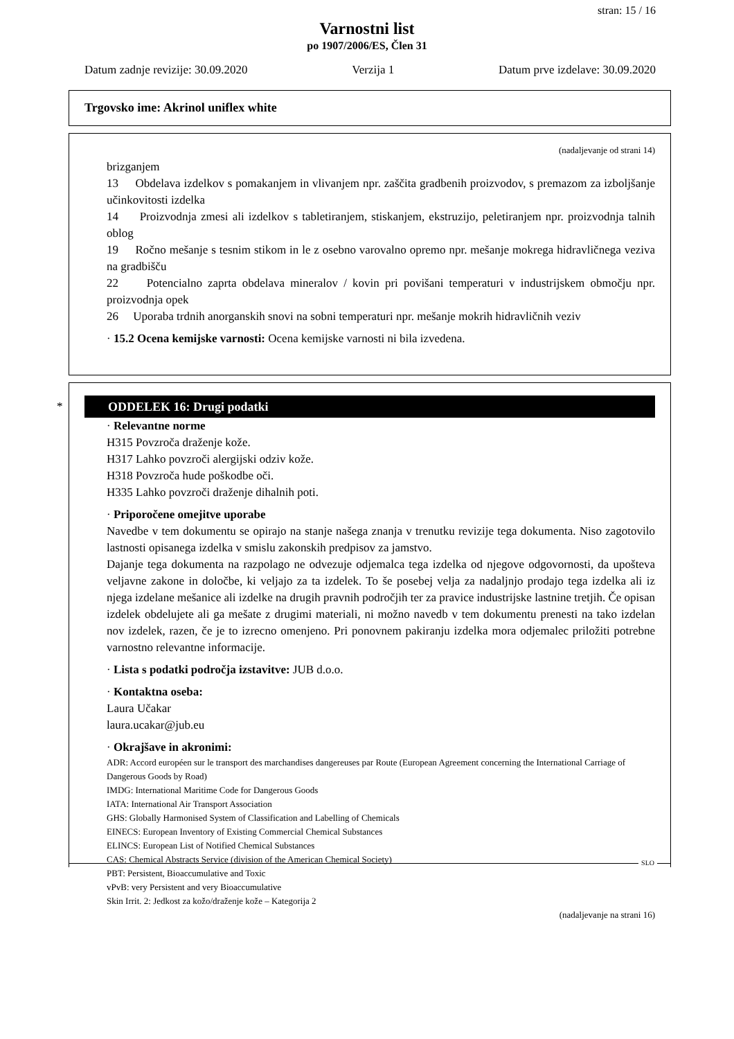stran: 15 / 16
Varnostni list
po 1907/2006/ES, Člen 31
Datum zadnje revizije: 30.09.2020 Verzija 1 Datum prve izdelave: 30.09.2020
Trgovsko ime: Akrinol uniflex white
(nadaljevanje od strani 14)
brizganjem
13 Obdelava izdelkov s pomakanjem in vlivanjem npr. zaščita gradbenih proizvodov, s premazom za izboljšanje učinkovitosti izdelka
14 Proizvodnja zmesi ali izdelkov s tabletiranjem, stiskanjem, ekstruzijo, peletiranjem npr. proizvodnja talnih oblog
19 Ročno mešanje s tesnim stikom in le z osebno varovalno opremo npr. mešanje mokrega hidravličnega veziva na gradbišču
22 Potencialno zaprta obdelava mineralov / kovin pri povišani temperaturi v industrijskem območju npr. proizvodnja opek
26 Uporaba trdnih anorganskih snovi na sobni temperaturi npr. mešanje mokrih hidravličnih veziv
· 15.2 Ocena kemijske varnosti: Ocena kemijske varnosti ni bila izvedena.
*
ODDELEK 16: Drugi podatki
· Relevantne norme
H315 Povzroča draženje kože.
H317 Lahko povzroči alergijski odziv kože.
H318 Povzroča hude poškodbe oči.
H335 Lahko povzroči draženje dihalnih poti.
· Priporočene omejitve uporabe
Navedbe v tem dokumentu se opirajo na stanje našega znanja v trenutku revizije tega dokumenta. Niso zagotovilo lastnosti opisanega izdelka v smislu zakonskih predpisov za jamstvo.
Dajanje tega dokumenta na razpolago ne odvezuje odjemalca tega izdelka od njegove odgovornosti, da upošteva veljavne zakone in določbe, ki veljajo za ta izdelek. To še posebej velja za nadaljnjo prodajo tega izdelka ali iz njega izdelane mešanice ali izdelke na drugih pravnih področjih ter za pravice industrijske lastnine tretjih. Če opisan izdelek obdelujete ali ga mešate z drugimi materiali, ni možno navedb v tem dokumentu prenesti na tako izdelan nov izdelek, razen, če je to izrecno omenjeno. Pri ponovnem pakiranju izdelka mora odjemalec priložiti potrebne varnostno relevantne informacije.
· Lista s podatki področja izstavitve: JUB d.o.o.
· Kontaktna oseba:
Laura Učakar
laura.ucakar@jub.eu
· Okrajšave in akronimi:
ADR: Accord européen sur le transport des marchandises dangereuses par Route (European Agreement concerning the International Carriage of Dangerous Goods by Road)
IMDG: International Maritime Code for Dangerous Goods
IATA: International Air Transport Association
GHS: Globally Harmonised System of Classification and Labelling of Chemicals
EINECS: European Inventory of Existing Commercial Chemical Substances
ELINCS: European List of Notified Chemical Substances
CAS: Chemical Abstracts Service (division of the American Chemical Society)
PBT: Persistent, Bioaccumulative and Toxic
vPvB: very Persistent and very Bioaccumulative
Skin Irrit. 2: Jedkost za kožo/draženje kože – Kategorija 2
(nadaljevanje na strani 16)
SLO